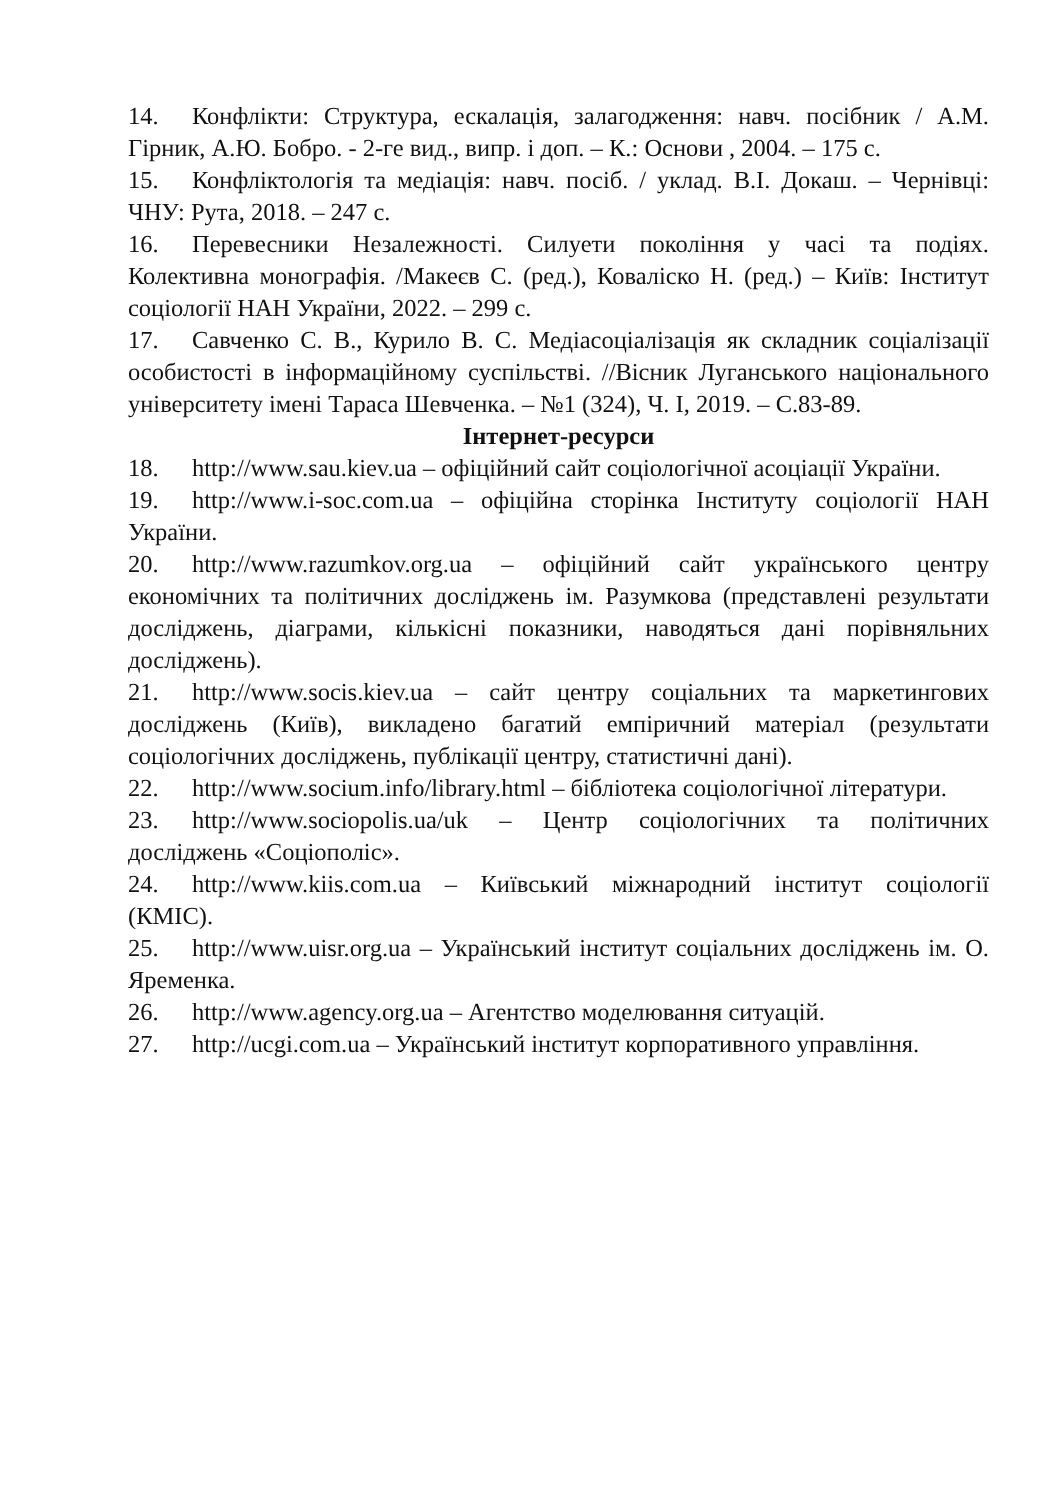14. Конфлікти: Структура, ескалація, залагодження: навч. посібник / А.М. Гірник, А.Ю. Бобро. - 2-ге вид., випр. і доп. – К.: Основи , 2004. – 175 с.
15. Конфліктологія та медіація: навч. посіб. / уклад. В.І. Докаш. – Чернівці: ЧНУ: Рута, 2018. – 247 с.
16. Перевесники Незалежності. Силуети покоління у часі та подіях. Колективна монографія. /Макеєв С. (ред.), Коваліско Н. (ред.) – Київ: Інститут соціології НАН України, 2022. – 299 с.
17. Савченко С. В., Курило В. С. Медіасоціалізація як складник соціалізації особистості в інформаційному суспільстві. //Вісник Луганського національного університету імені Тараса Шевченка. – №1 (324), Ч. I, 2019. – С.83-89.
Інтернет-ресурси
18. http://www.sau.kiev.ua – офіційний сайт соціологічної асоціації України.
19. http://www.i-soc.com.ua – офіційна сторінка Інституту соціології НАН України.
20. http://www.razumkov.org.ua – офіційний сайт українського центру економічних та політичних досліджень ім. Разумкова (представлені результати досліджень, діаграми, кількісні показники, наводяться дані порівняльних досліджень).
21. http://www.socis.kiev.ua – сайт центру соціальних та маркетингових досліджень (Київ), викладено багатий емпіричний матеріал (результати соціологічних досліджень, публікації центру, статистичні дані).
22. http://www.socium.info/library.html – бібліотека соціологічної літератури.
23. http://www.sociopolis.ua/uk – Центр соціологічних та політичних досліджень «Соціополіс».
24. http://www.kiis.com.ua – Київський міжнародний інститут соціології (КМІС).
25. http://www.uisr.org.ua – Український інститут соціальних досліджень ім. О. Яременка.
26. http://www.agency.org.ua – Агентство моделювання ситуацій.
27. http://ucgi.com.ua – Український інститут корпоративного управління.